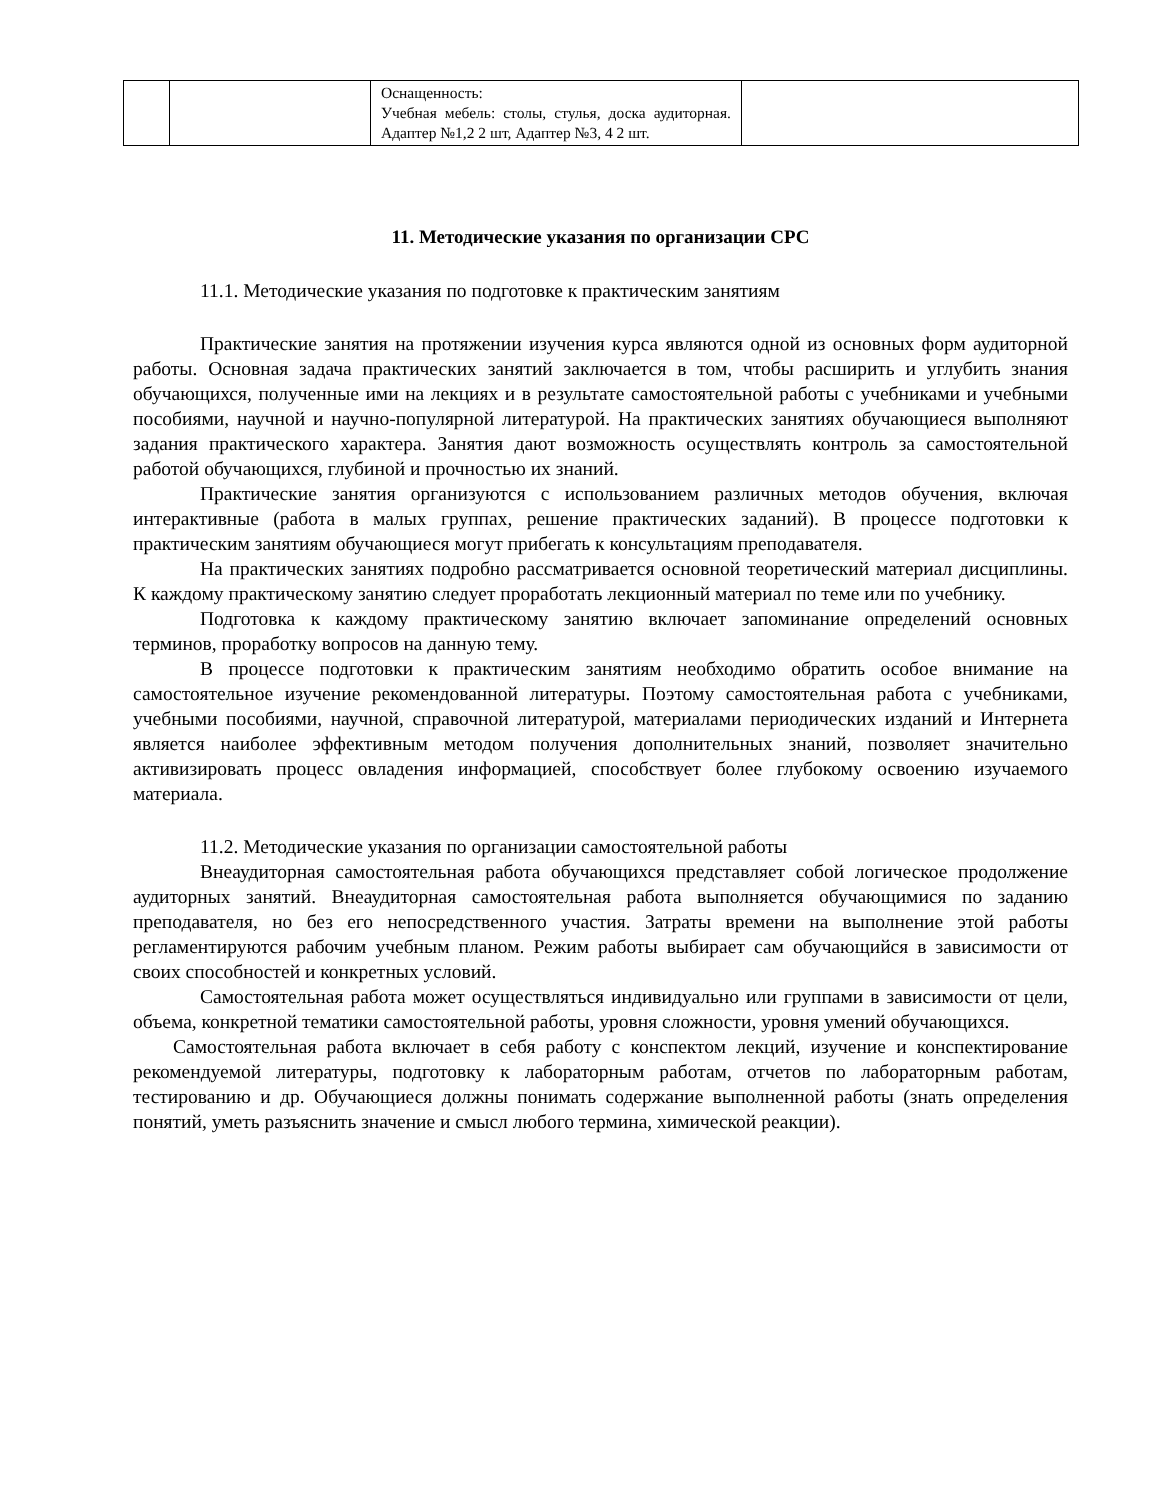| | | Оснащенность: Учебная мебель: столы, стулья, доска аудиторная. Адаптер №1,2 2 шт, Адаптер №3, 4 2 шт. | |
11. Методические указания по организации СРС
11.1. Методические указания по подготовке к практическим занятиям
Практические занятия на протяжении изучения курса являются одной из основных форм аудиторной работы. Основная задача практических занятий заключается в том, чтобы расширить и углубить знания обучающихся, полученные ими на лекциях и в результате самостоятельной работы с учебниками и учебными пособиями, научной и научно-популярной литературой. На практических занятиях обучающиеся выполняют задания практического характера. Занятия дают возможность осуществлять контроль за самостоятельной работой обучающихся, глубиной и прочностью их знаний.
Практические занятия организуются с использованием различных методов обучения, включая интерактивные (работа в малых группах, решение практических заданий). В процессе подготовки к практическим занятиям обучающиеся могут прибегать к консультациям преподавателя.
На практических занятиях подробно рассматривается основной теоретический материал дисциплины. К каждому практическому занятию следует проработать лекционный материал по теме или по учебнику.
Подготовка к каждому практическому занятию включает запоминание определений основных терминов, проработку вопросов на данную тему.
В процессе подготовки к практическим занятиям необходимо обратить особое внимание на самостоятельное изучение рекомендованной литературы. Поэтому самостоятельная работа с учебниками, учебными пособиями, научной, справочной литературой, материалами периодических изданий и Интернета является наиболее эффективным методом получения дополнительных знаний, позволяет значительно активизировать процесс овладения информацией, способствует более глубокому освоению изучаемого материала.
11.2. Методические указания по организации самостоятельной работы
Внеаудиторная самостоятельная работа обучающихся представляет собой логическое продолжение аудиторных занятий. Внеаудиторная самостоятельная работа выполняется обучающимися по заданию преподавателя, но без его непосредственного участия. Затраты времени на выполнение этой работы регламентируются рабочим учебным планом. Режим работы выбирает сам обучающийся в зависимости от своих способностей и конкретных условий.
Самостоятельная работа может осуществляться индивидуально или группами в зависимости от цели, объема, конкретной тематики самостоятельной работы, уровня сложности, уровня умений обучающихся.
Самостоятельная работа включает в себя работу с конспектом лекций, изучение и конспектирование рекомендуемой литературы, подготовку к лабораторным работам, отчетов по лабораторным работам, тестированию и др. Обучающиеся должны понимать содержание выполненной работы (знать определения понятий, уметь разъяснить значение и смысл любого термина, химической реакции).